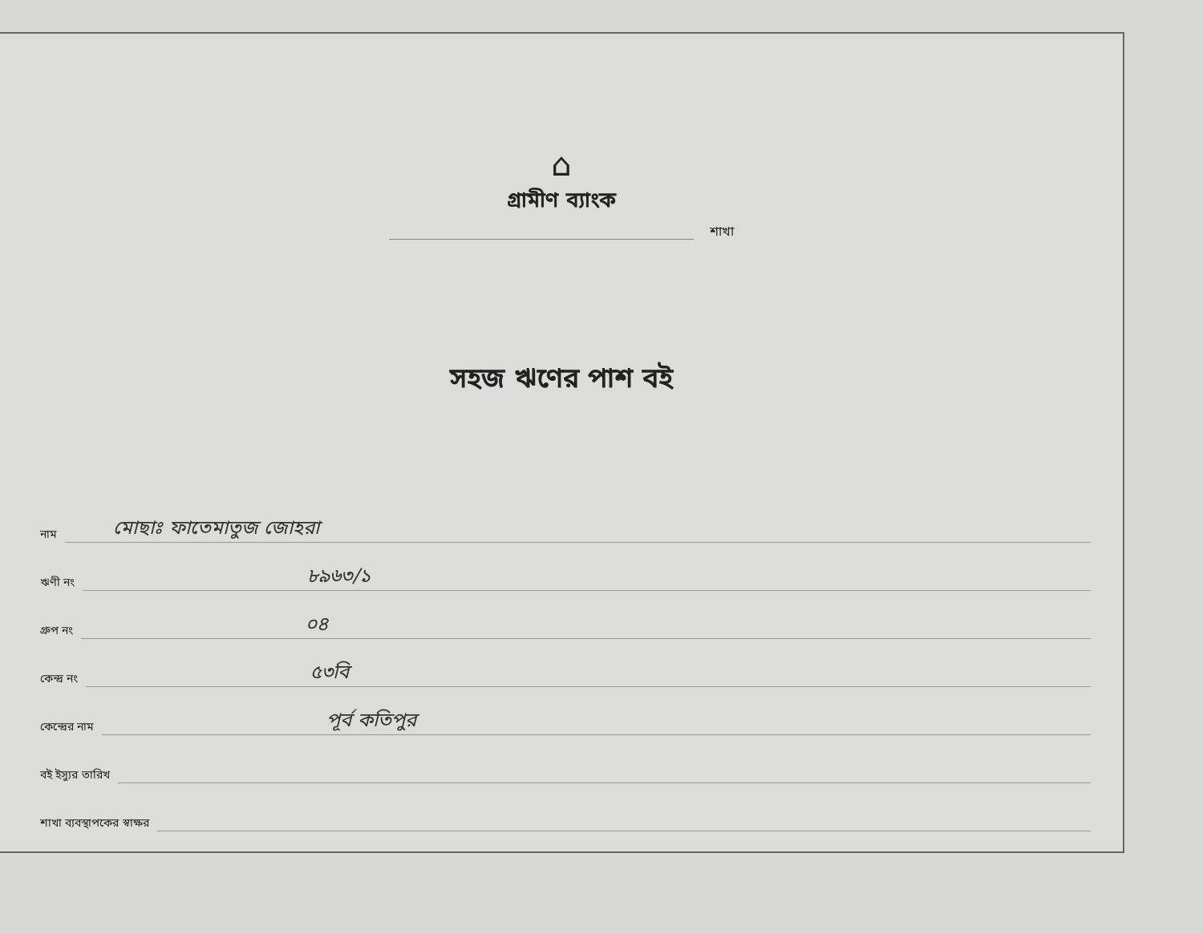⌂
গ্রামীণ ব্যাংক
শাখা
সহজ ঋণের পাশ বই
নাম মোছাঃ ফাতেমাতুজ জোহরা
ঋণী নং ৮৯৬৩/১
গ্রুপ নং ০৪
কেন্দ্র নং ৫৩বি
কেন্দ্রের নাম পূর্ব কতিপুর
বই ইস্যুর তারিখ
শাখা ব্যবস্থাপকের স্বাক্ষর